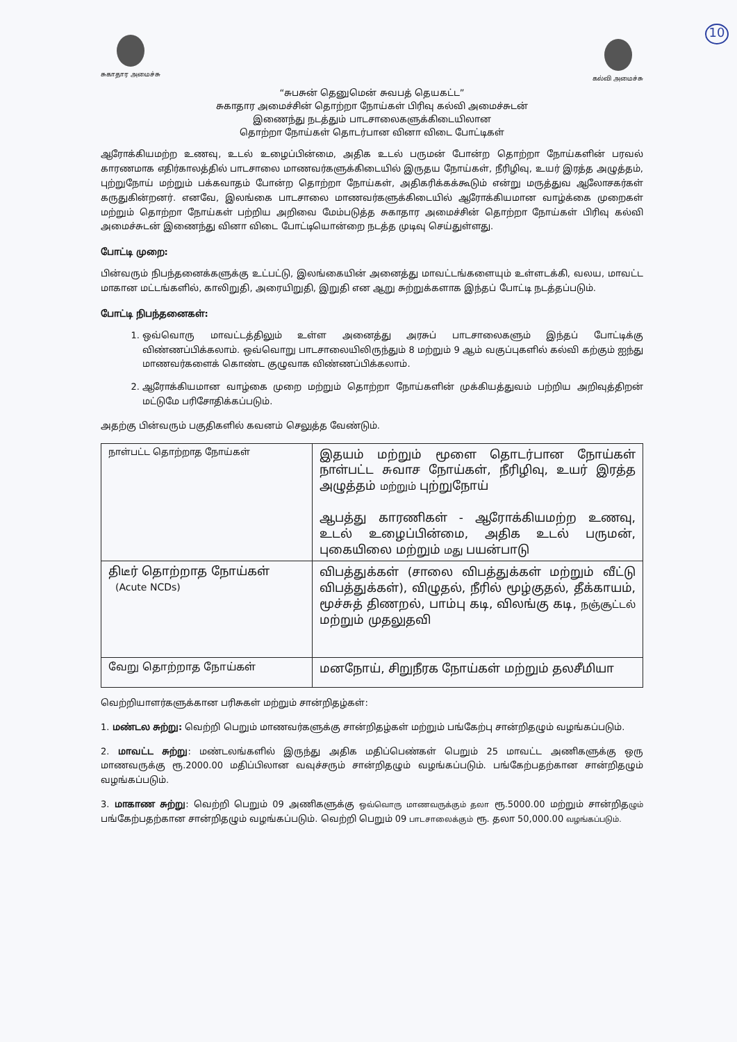10
சுகாதார அமைச்சு
கல்வி அமைச்சு
“சுபசுன் தெனுமென் சுவபத் தெயகட்ட”
சுகாதார அமைச்சின் தொற்றா நோய்கள் பிரிவு கல்வி அமைச்சுடன்
இணைந்து நடத்தும் பாடசாலைகளுக்கிடையிலான
தொற்றா நோய்கள் தொடர்பான வினா விடை போட்டிகள்
ஆரோக்கியமற்ற உணவு, உடல் உழைப்பின்மை, அதிக உடல் பருமன் போன்ற தொற்றா நோய்களின் பரவல் காரணமாக எதிர்காலத்தில் பாடசாலை மாணவர்களுக்கிடையில் இருதய நோய்கள், நீரிழிவு, உயர் இரத்த அழுத்தம், புற்றுநோய் மற்றும் பக்கவாதம் போன்ற தொற்றா நோய்கள், அதிகரிக்கக்கூடும் என்று மருத்துவ ஆலோசகர்கள் கருதுகின்றனர். எனவே, இலங்கை பாடசாலை மாணவர்களுக்கிடையில் ஆரோக்கியமான வாழ்க்கை முறைகள் மற்றும் தொற்றா நோய்கள் பற்றிய அறிவை மேம்படுத்த சுகாதார அமைச்சின் தொற்றா நோய்கள் பிரிவு கல்வி அமைச்சுடன் இணைந்து வினா விடை போட்டியொன்றை நடத்த முடிவு செய்துள்ளது.
போட்டி முறை:
பின்வரும் நிபந்தனைக்களுக்கு உட்பட்டு, இலங்கையின் அனைத்து மாவட்டங்களையும் உள்ளடக்கி, வலய, மாவட்ட மாகான மட்டங்களில், காலிறுதி, அரையிறுதி, இறுதி என ஆறு சுற்றுக்களாக இந்தப் போட்டி நடத்தப்படும்.
போட்டி நிபந்தனைகள்:
1. ஒவ்வொரு மாவட்டத்திலும் உள்ள அனைத்து அரசுப் பாடசாலைகளும் இந்தப் போட்டிக்கு விண்ணப்பிக்கலாம். ஒவ்வொறு பாடசாலையிலிருந்தும் 8 மற்றும் 9 ஆம் வகுப்புகளில் கல்வி கற்கும் ஐந்து மாணவர்களைக் கொண்ட குழுவாக விண்ணப்பிக்கலாம்.
2. ஆரோக்கியமான வாழ்கை முறை மற்றும் தொற்றா நோய்களின் முக்கியத்துவம் பற்றிய அறிவுத்திறன் மட்டுமே பரிசோதிக்கப்படும்.
அதற்கு பின்வரும் பகுதிகளில் கவனம் செலுத்த வேண்டும்.
| நாள்பட்ட தொற்றாத நோய்கள் | இதயம் மற்றும் மூளை தொடர்பான நோய்கள் நாள்பட்ட சுவாச நோய்கள், நீரிழிவு, உயர் இரத்த அழுத்தம் மற்றும் புற்றுநோய் ஆபத்து காரணிகள் - ஆரோக்கியமற்ற உணவு, உடல் உழைப்பின்மை, அதிக உடல் பருமன், புகையிலை மற்றும் மது பயன்பாடு |
| திடீர் தொற்றாத நோய்கள் (Acute NCDs) | விபத்துக்கள் (சாலை விபத்துக்கள் மற்றும் வீட்டு விபத்துக்கள்), விழுதல், நீரில் மூழ்குதல், தீக்காயம், மூச்சுத் திணறல், பாம்பு கடி, விலங்கு கடி, நஞ்சூட்டல் மற்றும் முதலுதவி |
| வேறு தொற்றாத நோய்கள் | மனநோய், சிறுநீரக நோய்கள் மற்றும் தலசீமியா |
வெற்றியாளர்களுக்கான பரிசுகள் மற்றும் சான்றிதழ்கள்:
1. மண்டல சுற்று: வெற்றி பெறும் மாணவர்களுக்கு சான்றிதழ்கள் மற்றும் பங்கேற்பு சான்றிதழும் வழங்கப்படும்.
2. மாவட்ட சுற்று: மண்டலங்களில் இருந்து அதிக மதிப்பெண்கள் பெறும் 25 மாவட்ட அணிகளுக்கு ஒரு மாணவருக்கு ரூ.2000.00 மதிப்பிலான வவுச்சரும் சான்றிதழும் வழங்கப்படும். பங்கேற்பதற்கான சான்றிதழும் வழங்கப்படும்.
3. மாகாண சுற்று: வெற்றி பெறும் 09 அணிகளுக்கு ஒவ்வொரு மாணவருக்கும் தலா ரூ.5000.00 மற்றும் சான்றிதழும் பங்கேற்பதற்கான சான்றிதழும் வழங்கப்படும். வெற்றி பெறும் 09 பாடசாலைக்கும் ரூ. தலா 50,000.00 வழங்கப்படும்.